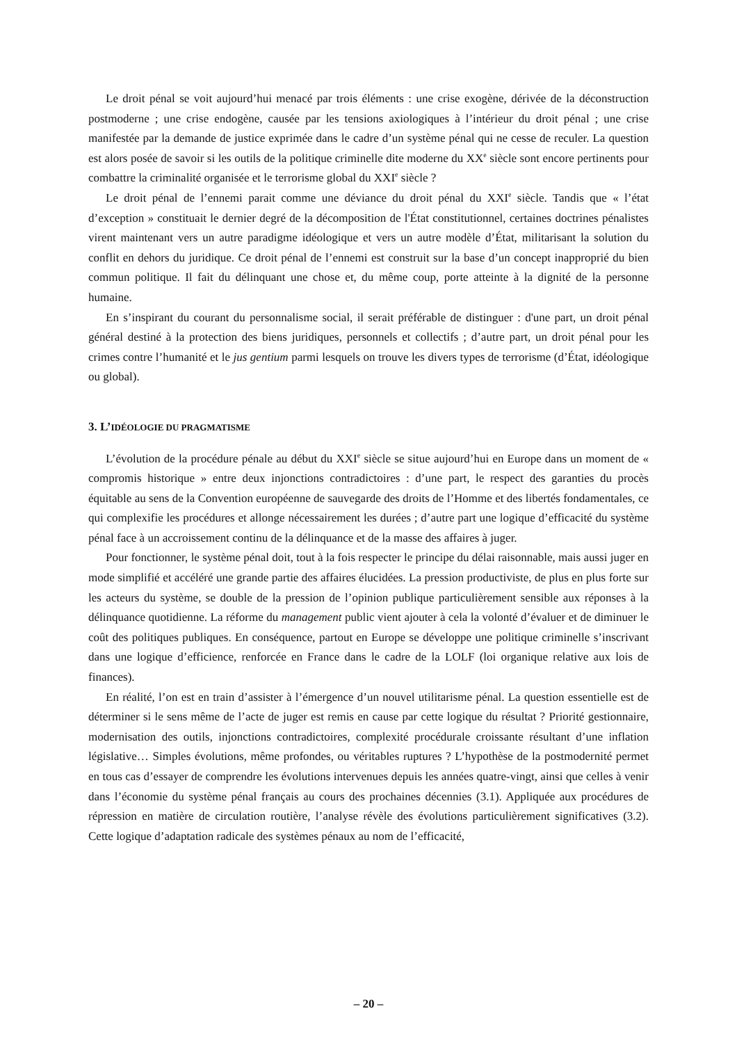Le droit pénal se voit aujourd’hui menacé par trois éléments : une crise exogène, dérivée de la déconstruction postmoderne ; une crise endogène, causée par les tensions axiologiques à l’intérieur du droit pénal ; une crise manifestée par la demande de justice exprimée dans le cadre d’un système pénal qui ne cesse de reculer. La question est alors posée de savoir si les outils de la politique criminelle dite moderne du XX<sup>e</sup> siècle sont encore pertinents pour combattre la criminalité organisée et le terrorisme global du XXI<sup>e</sup> siècle ?
Le droit pénal de l’ennemi parait comme une déviance du droit pénal du XXI<sup>e</sup> siècle. Tandis que « l’état d’exception » constituait le dernier degré de la décomposition de l'État constitutionnel, certaines doctrines pénalistes virent maintenant vers un autre paradigme idéologique et vers un autre modèle d’État, militarisant la solution du conflit en dehors du juridique. Ce droit pénal de l’ennemi est construit sur la base d’un concept inapproprié du bien commun politique. Il fait du délinquant une chose et, du même coup, porte atteinte à la dignité de la personne humaine.
En s’inspirant du courant du personnalisme social, il serait préférable de distinguer : d'une part, un droit pénal général destiné à la protection des biens juridiques, personnels et collectifs ; d’autre part, un droit pénal pour les crimes contre l’humanité et le jus gentium parmi lesquels on trouve les divers types de terrorisme (d’État, idéologique ou global).
3. L’IDÉOLOGIE DU PRAGMATISME
L’évolution de la procédure pénale au début du XXI<sup>e</sup> siècle se situe aujourd’hui en Europe dans un moment de « compromis historique » entre deux injonctions contradictoires : d’une part, le respect des garanties du procès équitable au sens de la Convention européenne de sauvegarde des droits de l’Homme et des libertés fondamentales, ce qui complexifie les procédures et allonge nécessairement les durées ; d’autre part une logique d’efficacité du système pénal face à un accroissement continu de la délinquance et de la masse des affaires à juger.
Pour fonctionner, le système pénal doit, tout à la fois respecter le principe du délai raisonnable, mais aussi juger en mode simplifié et accéléré une grande partie des affaires élucidées. La pression productiviste, de plus en plus forte sur les acteurs du système, se double de la pression de l’opinion publique particulièrement sensible aux réponses à la délinquance quotidienne. La réforme du management public vient ajouter à cela la volonté d’évaluer et de diminuer le coût des politiques publiques. En conséquence, partout en Europe se développe une politique criminelle s’inscrivant dans une logique d’efficience, renforcée en France dans le cadre de la LOLF (loi organique relative aux lois de finances).
En réalité, l’on est en train d’assister à l’émergence d’un nouvel utilitarisme pénal. La question essentielle est de déterminer si le sens même de l’acte de juger est remis en cause par cette logique du résultat ? Priorité gestionnaire, modernisation des outils, injonctions contradictoires, complexité procédurale croissante résultant d’une inflation législative… Simples évolutions, même profondes, ou véritables ruptures ? L’hypothèse de la postmodernité permet en tous cas d’essayer de comprendre les évolutions intervenues depuis les années quatre-vingt, ainsi que celles à venir dans l’économie du système pénal français au cours des prochaines décennies (3.1). Appliquée aux procédures de répression en matière de circulation routière, l’analyse révèle des évolutions particulièrement significatives (3.2). Cette logique d’adaptation radicale des systèmes pénaux au nom de l’efficacité,
– 20 –